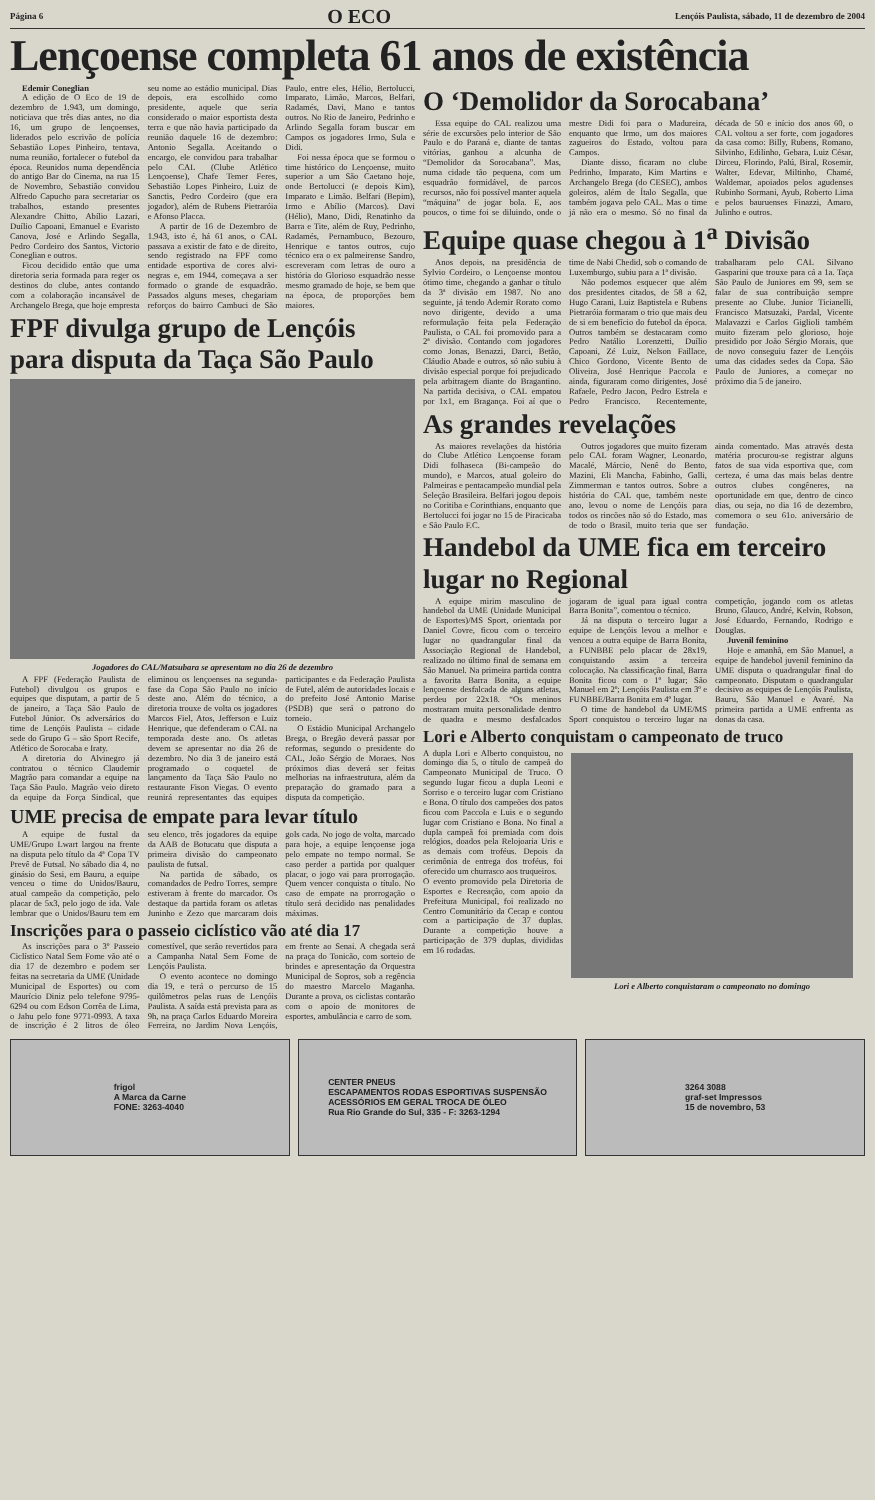Página 6 O ECO Lençóis Paulista, sábado, 11 de dezembro de 2004
Lençoense completa 61 anos de existência
Edemir Coneglian
A edição de O Eco de 19 de dezembro de 1.943, um domingo, noticiava que três dias antes, no dia 16, um grupo de lençoenses, liderados pelo escrivão de polícia Sebastião Lopes Pinheiro, tentava, numa reunião, fortalecer o futebol da época. Reunidos numa dependência do antigo Bar do Cinema, na rua 15 de Novembro, Sebastião convidou Alfredo Capucho para secretariar os trabalhos, estando presentes Alexandre Chitto, Abílio Lazari, Duílio Capoani, Emanuel e Evaristo Canova, José e Arlindo Segalla, Pedro Cordeiro dos Santos, Victorio Coneglian e outros.
Ficou decidido então que uma diretoria seria formada para reger os destinos do clube, antes contando com a colaboração incansável de Archangelo Brega, que hoje empresta seu nome ao estádio municipal. Dias depois, era escolhido como presidente, aquele que seria considerado o maior esportista desta terra e que não havia participado da reunião daquele 16 de dezembro: Antonio Segalla. Aceitando o encargo, ele convidou para trabalhar pelo CAL (Clube Atlético Lençoense), Chafe Temer Feres, Sebastião Lopes Pinheiro, Luiz de Sanctis, Pedro Cordeiro (que era jogador), além de Rubens Pietraróia e Afonso Placca.
A partir de 16 de Dezembro de 1.943, isto é, há 61 anos, o CAL passava a existir de fato e de direito, sendo registrado na FPF como entidade esportiva de cores alvi-negras e, em 1944, começava a ser formado o grande de esquadrão. Passados alguns meses, chegariam reforços do bairro Cambuci de São Paulo, entre eles, Hélio, Bertolucci, Imparato, Limão, Marcos, Belfari, Radamés, Davi, Mano e tantos outros. No Rio de Janeiro, Pedrinho e Arlindo Segalla foram buscar em Campos os jogadores Irmo, Sula e Didi.
Foi nessa época que se formou o time histórico do Lençoense, muito superior a um São Caetano hoje, onde Bertolucci (e depois Kim), Imparato e Limão. Belfari (Bepim), Irmo e Abílio (Marcos). Davi (Hélio), Mano, Didi, Renatinho da Barra e Tite, além de Ruy, Pedrinho, Radamés, Pernambuco, Bezouro, Henrique e tantos outros, cujo técnico era o ex palmeirense Sandro, escreveram com letras de ouro a história do Glorioso esquadrão nesse mesmo gramado de hoje, se bem que na época, de proporções bem maiores.
FPF divulga grupo de Lençóis para disputa da Taça São Paulo
Jogadores do CAL/Matsubara se apresentam no dia 26 de dezembro
A FPF (Federação Paulista de Futebol) divulgou os grupos e equipes que disputam, a partir de 5 de janeiro, a Taça São Paulo de Futebol Júnior. Os adversários do time de Lençóis Paulista – cidade sede do Grupo G – são Sport Recife, Atlético de Sorocaba e Iraty.
A diretoria do Alvinegro já contratou o técnico Claudemir Magrão para comandar a equipe na Taça São Paulo. Magrão veio direto da equipe da Força Sindical, que eliminou os lençoenses na segunda-fase da Copa São Paulo no início deste ano. Além do técnico, a diretoria trouxe de volta os jogadores Marcos Fiel, Atos, Jefferson e Luiz Henrique, que defenderam o CAL na temporada deste ano. Os atletas devem se apresentar no dia 26 de dezembro. No dia 3 de janeiro está programado o coquetel de lançamento da Taça São Paulo no restaurante Fison Viegas. O evento reunirá representantes das equipes participantes e da Federação Paulista de Futel, além de autoridades locais e do prefeito José Antonio Marise (PSDB) que será o patrono do torneio.
O Estádio Municipal Archangelo Brega, o Bregão deverá passar por reformas, segundo o presidente do CAL, João Sérgio de Moraes. Nos próximos dias deverá ser feitas melhorias na infraestrutura, além da preparação do gramado para a disputa da competição.
UME precisa de empate para levar título
A equipe de fustal da UME/Grupo Lwart largou na frente na disputa pelo título da 4ª Copa TV Prevê de Futsal. No sábado dia 4, no ginásio do Sesi, em Bauru, a equipe venceu o time do Unidos/Bauru, atual campeão da competição, pelo placar de 5x3, pelo jogo de ida. Vale lembrar que o Unidos/Bauru tem em seu elenco, três jogadores da equipe da AAB de Botucatu que disputa a primeira divisão do campeonato paulista de futsal.
Na partida de sábado, os comandados de Pedro Torres, sempre estiveram à frente do marcador. Os destaque da partida foram os atletas Juninho e Zezo que marcaram dois gols cada. No jogo de volta, marcado para hoje, a equipe lençoense joga pelo empate no tempo normal. Se caso perder a partida por qualquer placar, o jogo vai para prorrogação. Quem vencer conquista o título. No caso de empate na prorrogação o título será decidido nas penalidades máximas.
Inscrições para o passeio ciclístico vão até dia 17
As inscrições para o 3º Passeio Ciclístico Natal Sem Fome vão até o dia 17 de dezembro e podem ser feitas na secretaria da UME (Unidade Municipal de Esportes) ou com Maurício Diniz pelo telefone 9795-6294 ou com Edson Corrêa de Lima, o Jahu pelo fone 9771-0993. A taxa de inscrição é 2 litros de óleo comestível, que serão revertidos para a Campanha Natal Sem Fome de Lençóis Paulista.
O evento acontece no domingo dia 19, e terá o percurso de 15 quilômetros pelas ruas de Lençóis Paulista. A saída está prevista para as 9h, na praça Carlos Eduardo Moreira Ferreira, no Jardim Nova Lençóis, em frente ao Senai. A chegada será na praça do Tonicão, com sorteio de brindes e apresentação da Orquestra Municipal de Sopros, sob a regência do maestro Marcelo Maganha. Durante a prova, os ciclistas contarão com o apoio de monitores de esportes, ambulância e carro de som.
O ‘Demolidor da Sorocabana’
Essa equipe do CAL realizou uma série de excursões pelo interior de São Paulo e do Paraná e, diante de tantas vitórias, ganhou a alcunha de “Demolidor da Sorocabana”. Mas, numa cidade tão pequena, com um esquadrão formidável, de parcos recursos, não foi possível manter aquela “máquina” de jogar bola. E, aos poucos, o time foi se diluindo, onde o mestre Didi foi para o Madureira, enquanto que Irmo, um dos maiores zagueiros do Estado, voltou para Campos.
Diante disso, ficaram no clube Pedrinho, Imparato, Kim Martins e Archangelo Brega (do CESEC), ambos goleiros, além de Ítalo Segalla, que também jogava pelo CAL. Mas o time já não era o mesmo. Só no final da década de 50 e início dos anos 60, o CAL voltou a ser forte, com jogadores da casa como: Billy, Rubens, Romano, Silvinho, Edilinho, Gebara, Luiz César, Dirceu, Florindo, Palú, Biral, Rosemir, Walter, Edevar, Miltinho, Chamé, Waldemar, apoiados pelos agudenses Rubinho Sormani, Ayub, Roberto Lima e pelos bauruenses Finazzi, Amaro, Julinho e outros.
Equipe quase chegou à 1<sup>a</sup> Divisão
Anos depois, na presidência de Sylvio Cordeiro, o Lençoense montou ótimo time, chegando a ganhar o título da 3ª divisão em 1987. No ano seguinte, já tendo Ademir Rorato como novo dirigente, devido a uma reformulação feita pela Federação Paulista, o CAL foi promovido para a 2ª divisão. Contando com jogadores como Jonas, Benazzi, Darci, Betão, Cláudio Abade e outros, só não subiu à divisão especial porque foi prejudicado pela arbitragem diante do Bragantino. Na partida decisiva, o CAL empatou por 1x1, em Bragança. Foi aí que o time de Nabi Chedid, sob o comando de Luxemburgo, subiu para a 1ª divisão.
Não podemos esquecer que além dos presidentes citados, de 58 a 62, Hugo Carani, Luiz Baptistela e Rubens Pietraróia formaram o trio que mais deu de si em benefício do futebol da época. Outros também se destacaram como Pedro Natálio Lorenzetti, Duílio Capoani, Zé Luiz, Nelson Faillace, Chico Gordono, Vicente Bento de Oliveira, José Henrique Paccola e ainda, figuraram como dirigentes, José Rafaele, Pedro Jacon, Pedro Estrela e Pedro Francisco. Recentemente, trabalharam pelo CAL Silvano Gasparini que trouxe para cá a 1a. Taça São Paulo de Juniores em 99, sem se falar de sua contribuição sempre presente ao Clube. Junior Ticianelli, Francisco Matsuzaki, Pardal, Vicente Malavazzi e Carlos Giglioli também muito fizeram pelo glorioso, hoje presidido por João Sérgio Morais, que de novo conseguiu fazer de Lençóis uma das cidades sedes da Copa. São Paulo de Juniores, a começar no próximo dia 5 de janeiro.
As grandes revelações
As maiores revelações da história do Clube Atlético Lençoense foram Didi folhaseca (Bi-campeão do mundo), e Marcos, atual goleiro do Palmeiras e pentacampeão mundial pela Seleção Brasileira. Belfari jogou depois no Coritiba e Corinthians, enquanto que Bertolucci foi jogar no 15 de Piracicaba e São Paulo F.C.
Outros jogadores que muito fizeram pelo CAL foram Wagner, Leonardo, Macalé, Márcio, Nenê do Bento, Mazini, Eli Mancha, Fabinho, Galli, Zimmerman e tantos outros. Sobre a história do CAL que, também neste ano, levou o nome de Lençóis para todos os rincões não só do Estado, mas de todo o Brasil, muito teria que ser ainda comentado. Mas através desta matéria procurou-se registrar alguns fatos de sua vida esportiva que, com certeza, é uma das mais belas dentre outros clubes congêneres, na oportunidade em que, dentro de cinco dias, ou seja, no dia 16 de dezembro, comemora o seu 61o. aniversário de fundação.
Handebol da UME fica em terceiro lugar no Regional
A equipe mirim masculino de handebol da UME (Unidade Municipal de Esportes)/MS Sport, orientada por Daniel Covre, ficou com o terceiro lugar no quadrangular final da Associação Regional de Handebol, realizado no último final de semana em São Manuel. Na primeira partida contra a favorita Barra Bonita, a equipe lençoense desfalcada de alguns atletas, perdeu por 22x18. “Os meninos mostraram muita personalidade dentro de quadra e mesmo desfalcados jogaram de igual para igual contra Barra Bonita”, comentou o técnico.
Já na disputa o terceiro lugar a equipe de Lençóis levou a melhor e venceu a outra equipe de Barra Bonita, a FUNBBE pelo placar de 28x19, conquistando assim a terceira colocação. Na classificação final, Barra Bonita ficou com o 1º lugar; São Manuel em 2º; Lençóis Paulista em 3º e FUNBBE/Barra Bonita em 4º lugar.
O time de handebol da UME/MS Sport conquistou o terceiro lugar na competição, jogando com os atletas Bruno, Glauco, André, Kelvin, Robson, José Eduardo, Fernando, Rodrigo e Douglas.
Juvenil feminino
Hoje e amanhã, em São Manuel, a equipe de handebol juvenil feminino da UME disputa o quadrangular final do campeonato. Disputam o quadrangular decisivo as equipes de Lençóis Paulista, Bauru, São Manuel e Avaré. Na primeira partida a UME enfrenta as donas da casa.
Lori e Alberto conquistam o campeonato de truco
A dupla Lori e Alberto conquistou, no domingo dia 5, o título de campeã do Campeonato Municipal de Truco. O segundo lugar ficou a dupla Leoni e Sorriso e o terceiro lugar com Cristiano e Bona. O título dos campeões dos patos ficou com Paccola e Luis e o segundo lugar com Cristiano e Bona. No final a dupla campeã foi premiada com dois relógios, doados pela Relojoaria Uris e as demais com troféus. Depois da cerimônia de entrega dos troféus, foi oferecido um churrasco aos truqueiros.
O evento promovido pela Diretoria de Esportes e Recreação, com apoio da Prefeitura Municipal, foi realizado no Centro Comunitário da Cecap e contou com a participação de 37 duplas. Durante a competição houve a participação de 379 duplas, divididas em 16 rodadas.
Lori e Alberto conquistaram o campeonato no domingo
frigol
A Marca da Carne
FONE: 3263-4040
CENTER PNEUS
ESCAPAMENTOS RODAS ESPORTIVAS SUSPENSÃO
ACESSÓRIOS EM GERAL TROCA DE ÓLEO
Rua Rio Grande do Sul, 335 - F: 3263-1294
3264 3088
graf-set Impressos
15 de novembro, 53